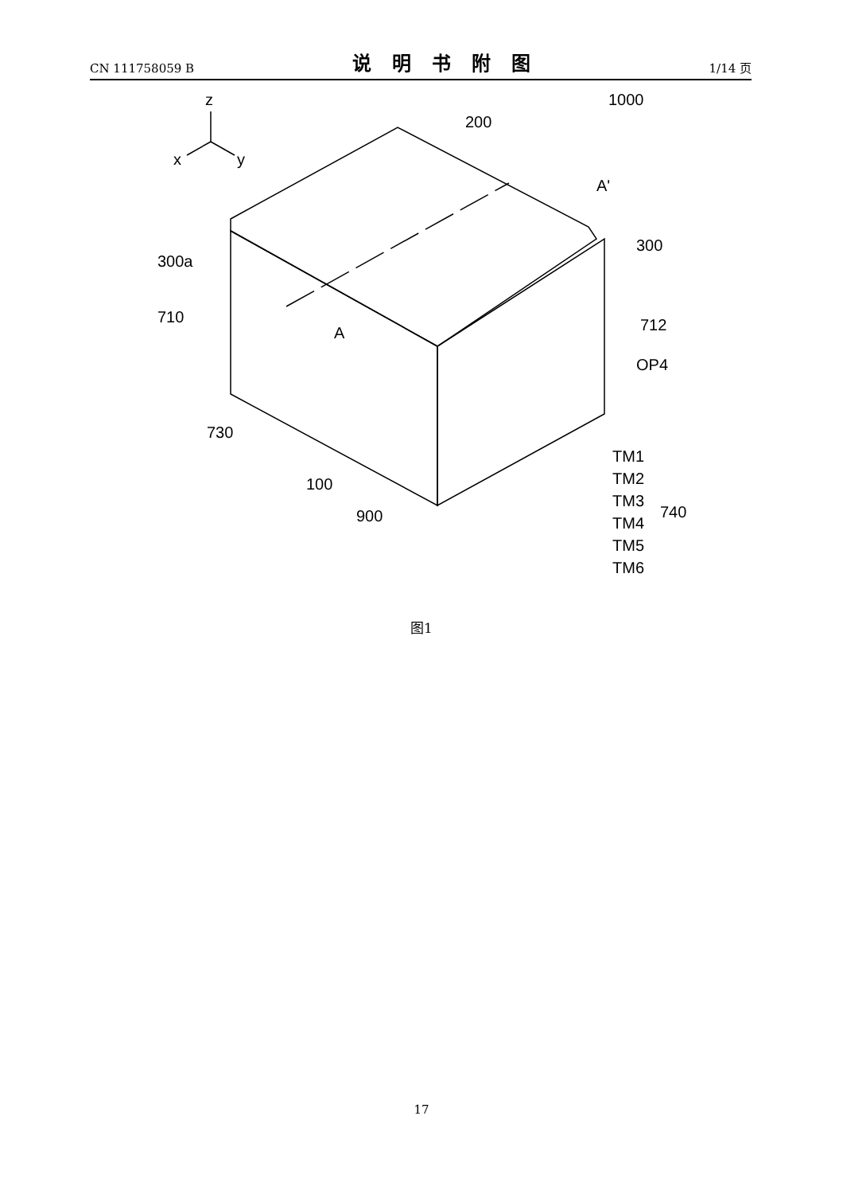CN 111758059 B
说明书附图
1/14 页
z
x
y
1000
200
A'
300
300a
710
712
OP4
A
730
100
900
TM1
TM2
TM3
TM4
TM5
TM6
740
图1
17